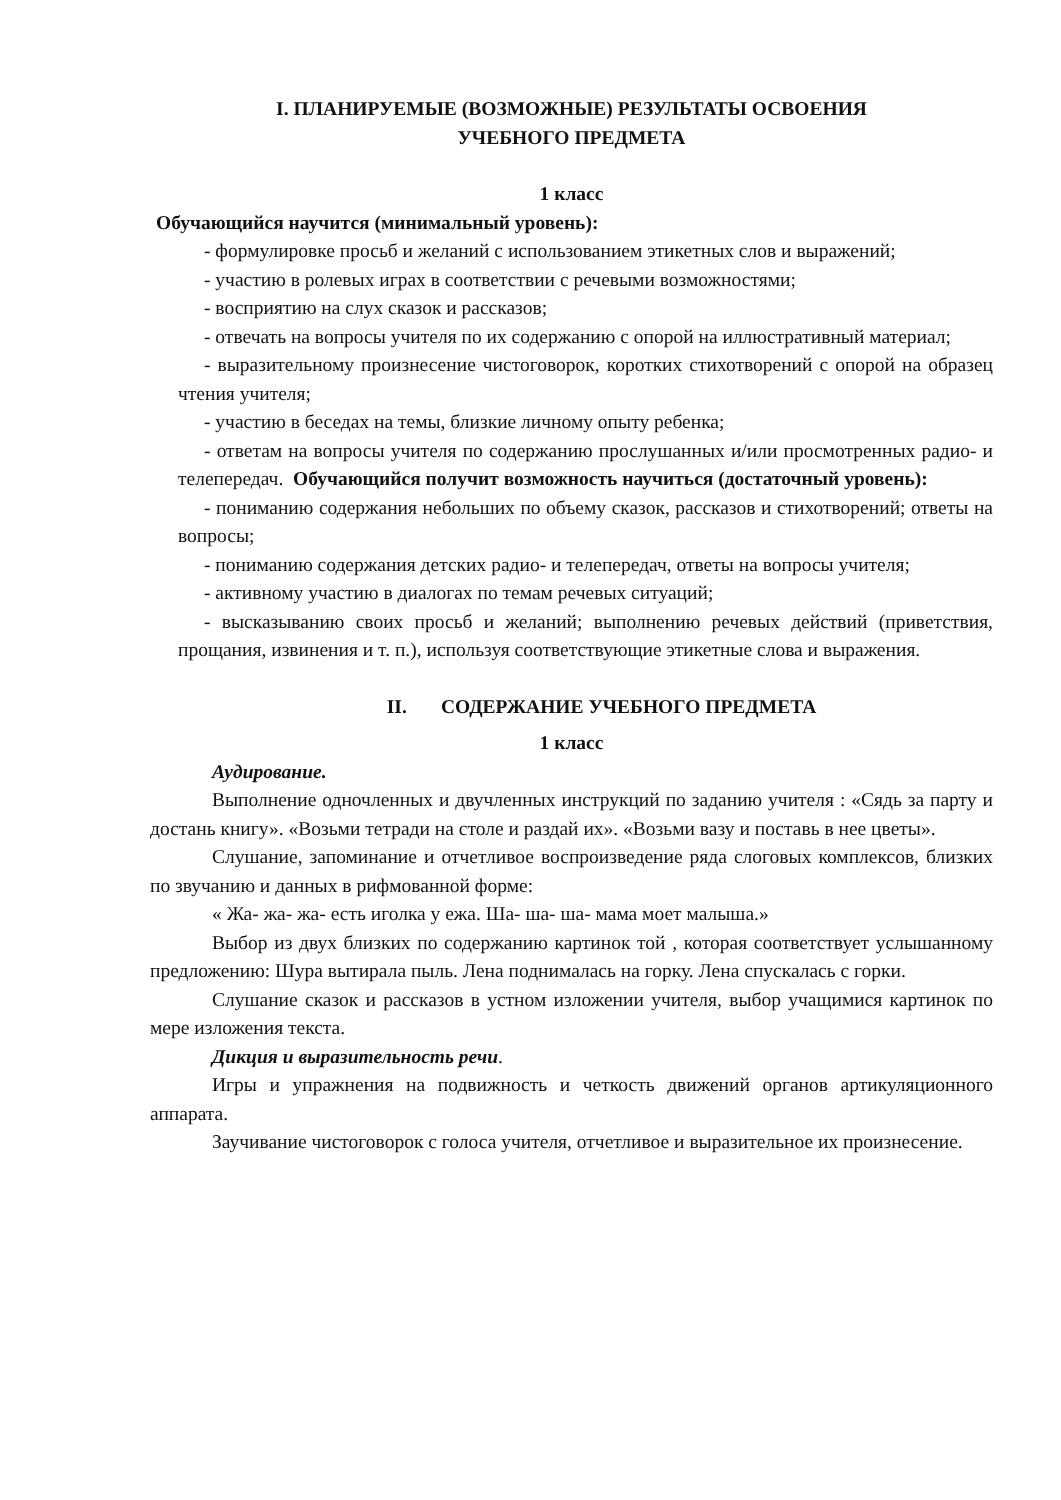I. ПЛАНИРУЕМЫЕ (ВОЗМОЖНЫЕ) РЕЗУЛЬТАТЫ ОСВОЕНИЯ
УЧЕБНОГО ПРЕДМЕТА
1 класс
Обучающийся научится (минимальный уровень):
- формулировке просьб и желаний с использованием этикетных слов и выражений;
- участию в ролевых играх в соответствии с речевыми возможностями;
- восприятию на слух сказок и рассказов;
- отвечать на вопросы учителя по их содержанию с опорой на иллюстративный материал;
- выразительному произнесение чистоговорок, коротких стихотворений с опорой на образец чтения учителя;
- участию в беседах на темы, близкие личному опыту ребенка;
- ответам на вопросы учителя по содержанию прослушанных и/или просмотренных радио- и телепередач. Обучающийся получит возможность научиться (достаточный уровень):
- пониманию содержания небольших по объему сказок, рассказов и стихотворений; ответы на вопросы;
- пониманию содержания детских радио- и телепередач, ответы на вопросы учителя;
- активному участию в диалогах по темам речевых ситуаций;
- высказыванию своих просьб и желаний; выполнению речевых действий (приветствия, прощания, извинения и т. п.), используя соответствующие этикетные слова и выражения.
II. СОДЕРЖАНИЕ УЧЕБНОГО ПРЕДМЕТА
1 класс
Аудирование.
Выполнение одночленных и двучленных инструкций по заданию учителя : «Сядь за парту и достань книгу». «Возьми тетради на столе и раздай их». «Возьми вазу и поставь в нее цветы».
Слушание, запоминание и отчетливое воспроизведение ряда слоговых комплексов, близких по звучанию и данных в рифмованной форме:
« Жа- жа- жа- есть иголка у ежа. Ша- ша- ша- мама моет малыша.»
Выбор из двух близких по содержанию картинок той , которая соответствует услышанному предложению: Шура вытирала пыль. Лена поднималась на горку. Лена спускалась с горки.
Слушание сказок и рассказов в устном изложении учителя, выбор учащимися картинок по мере изложения текста.
Дикция и выразительность речи.
Игры и упражнения на подвижность и четкость движений органов артикуляционного аппарата.
Заучивание чистоговорок с голоса учителя, отчетливое и выразительное их произнесение.